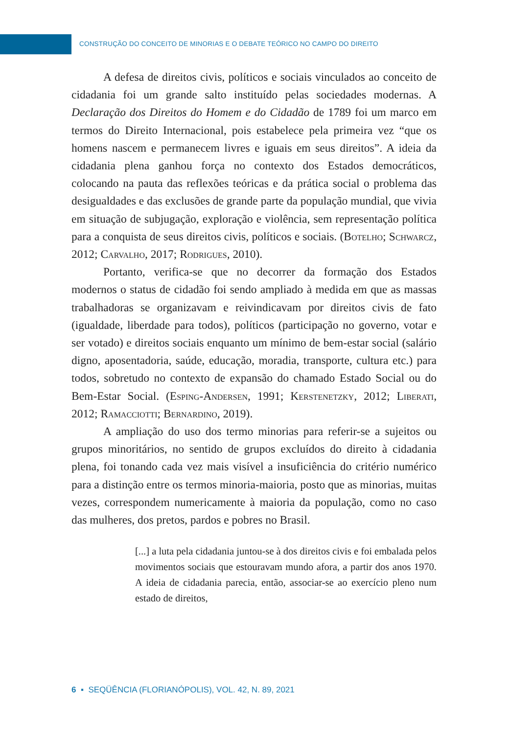CONSTRUÇÃO DO CONCEITO DE MINORIAS E O DEBATE TEÓRICO NO CAMPO DO DIREITO
A defesa de direitos civis, políticos e sociais vinculados ao conceito de cidadania foi um grande salto instituído pelas sociedades modernas. A Declaração dos Direitos do Homem e do Cidadão de 1789 foi um marco em termos do Direito Internacional, pois estabelece pela primeira vez “que os homens nascem e permanecem livres e iguais em seus direitos”. A ideia da cidadania plena ganhou força no contexto dos Estados democráticos, colocando na pauta das reflexões teóricas e da prática social o problema das desigualdades e das exclusões de grande parte da população mundial, que vivia em situação de subjugação, exploração e violência, sem representação política para a conquista de seus direitos civis, políticos e sociais. (Botelho; Schwarcz, 2012; Carvalho, 2017; Rodrigues, 2010).
Portanto, verifica-se que no decorrer da formação dos Estados modernos o status de cidadão foi sendo ampliado à medida em que as massas trabalhadoras se organizavam e reivindicavam por direitos civis de fato (igualdade, liberdade para todos), políticos (participação no governo, votar e ser votado) e direitos sociais enquanto um mínimo de bem-estar social (salário digno, aposentadoria, saúde, educação, moradia, transporte, cultura etc.) para todos, sobretudo no contexto de expansão do chamado Estado Social ou do Bem-Estar Social. (Esping-Andersen, 1991; Kerstenetzky, 2012; Liberati, 2012; Ramacciotti; Bernardino, 2019).
A ampliação do uso dos termo minorias para referir-se a sujeitos ou grupos minoritários, no sentido de grupos excluídos do direito à cidadania plena, foi tonando cada vez mais visível a insuficiência do critério numérico para a distinção entre os termos minoria-maioria, posto que as minorias, muitas vezes, correspondem numericamente à maioria da população, como no caso das mulheres, dos pretos, pardos e pobres no Brasil.
[...] a luta pela cidadania juntou-se à dos direitos civis e foi embalada pelos movimentos sociais que estouravam mundo afora, a partir dos anos 1970. A ideia de cidadania parecia, então, associar-se ao exercício pleno num estado de direitos,
6 ▪ SEQÜÊNCIA (FLORIANÓPOLIS), VOL. 42, N. 89, 2021